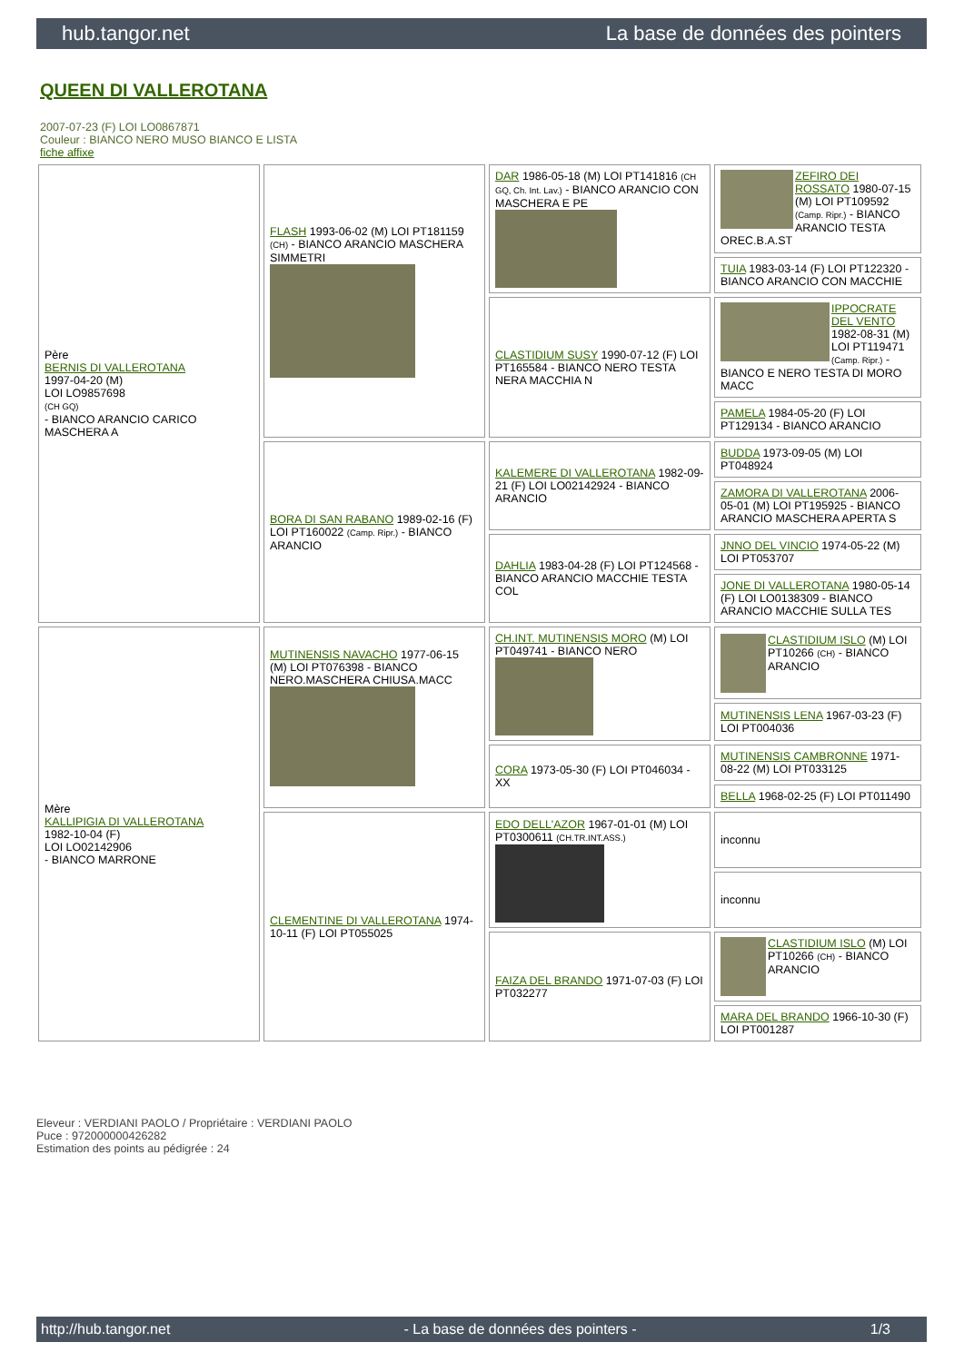hub.tangor.net La base de données des pointers
QUEEN DI VALLEROTANA
2007-07-23 (F) LOI LO0867871
Couleur : BIANCO NERO MUSO BIANCO E LISTA
fiche affixe
| Père BERNIS DI VALLEROTANA 1997-04-20 (M) LOI LO9857698 (CH GQ) - BIANCO ARANCIO CARICO MASCHERA A | FLASH 1993-06-02 (M) LOI PT181159 (CH) - BIANCO ARANCIO MASCHERA SIMMETRI | DAR 1986-05-18 (M) LOI PT141816 (CH GQ, Ch. Int. Lav.) - BIANCO ARANCIO CON MASCHERA E PE | ZEFIRO DEI ROSSATO 1980-07-15 (M) LOI PT109592 (Camp. Ripr.) - BIANCO ARANCIO TESTA OREC.B.A.ST |
| | | | TUIA 1983-03-14 (F) LOI PT122320 - BIANCO ARANCIO CON MACCHIE |
| | | CLASTIDIUM SUSY 1990-07-12 (F) LOI PT165584 - BIANCO NERO TESTA NERA MACCHIA N | IPPOCRATE DEL VENTO 1982-08-31 (M) LOI PT119471 (Camp. Ripr.) - BIANCO E NERO TESTA DI MORO MACC |
| | | | PAMELA 1984-05-20 (F) LOI PT129134 - BIANCO ARANCIO |
| | BORA DI SAN RABANO 1989-02-16 (F) LOI PT160022 (Camp. Ripr.) - BIANCO ARANCIO | KALEMERE DI VALLEROTANA 1982-09-21 (F) LOI LO02142924 - BIANCO ARANCIO | BUDDA 1973-09-05 (M) LOI PT048924 |
| | | | ZAMORA DI VALLEROTANA 2006-05-01 (M) LOI PT195925 - BIANCO ARANCIO MASCHERA APERTA S |
| | | DAHLIA 1983-04-28 (F) LOI PT124568 - BIANCO ARANCIO MACCHIE TESTA COL | JNNO DEL VINCIO 1974-05-22 (M) LOI PT053707 |
| | | | JONE DI VALLEROTANA 1980-05-14 (F) LOI LO0138309 - BIANCO ARANCIO MACCHIE SULLA TES |
| Mère KALLIPIGIA DI VALLEROTANA 1982-10-04 (F) LOI LO02142906 - BIANCO MARRONE | MUTINENSIS NAVACHO 1977-06-15 (M) LOI PT076398 - BIANCO NERO.MASCHERA CHIUSA.MACC | CH.INT. MUTINENSIS MORO (M) LOI PT049741 - BIANCO NERO | CLASTIDIUM ISLO (M) LOI PT10266 (CH) - BIANCO ARANCIO |
| | | | MUTINENSIS LENA 1967-03-23 (F) LOI PT004036 |
| | | CORA 1973-05-30 (F) LOI PT046034 - XX | MUTINENSIS CAMBRONNE 1971-08-22 (M) LOI PT033125 |
| | | | BELLA 1968-02-25 (F) LOI PT011490 |
| | CLEMENTINE DI VALLEROTANA 1974-10-11 (F) LOI PT055025 | EDO DELL'AZOR 1967-01-01 (M) LOI PT0300611 (CH.TR.INT.ASS.) | inconnu |
| | | | inconnu |
| | | FAIZA DEL BRANDO 1971-07-03 (F) LOI PT032277 | CLASTIDIUM ISLO (M) LOI PT10266 (CH) - BIANCO ARANCIO |
| | | | MARA DEL BRANDO 1966-10-30 (F) LOI PT001287 |
Eleveur : VERDIANI PAOLO / Propriétaire : VERDIANI PAOLO
Puce : 972000000426282
Estimation des points au pédigrée : 24
http://hub.tangor.net - La base de données des pointers - 1/3